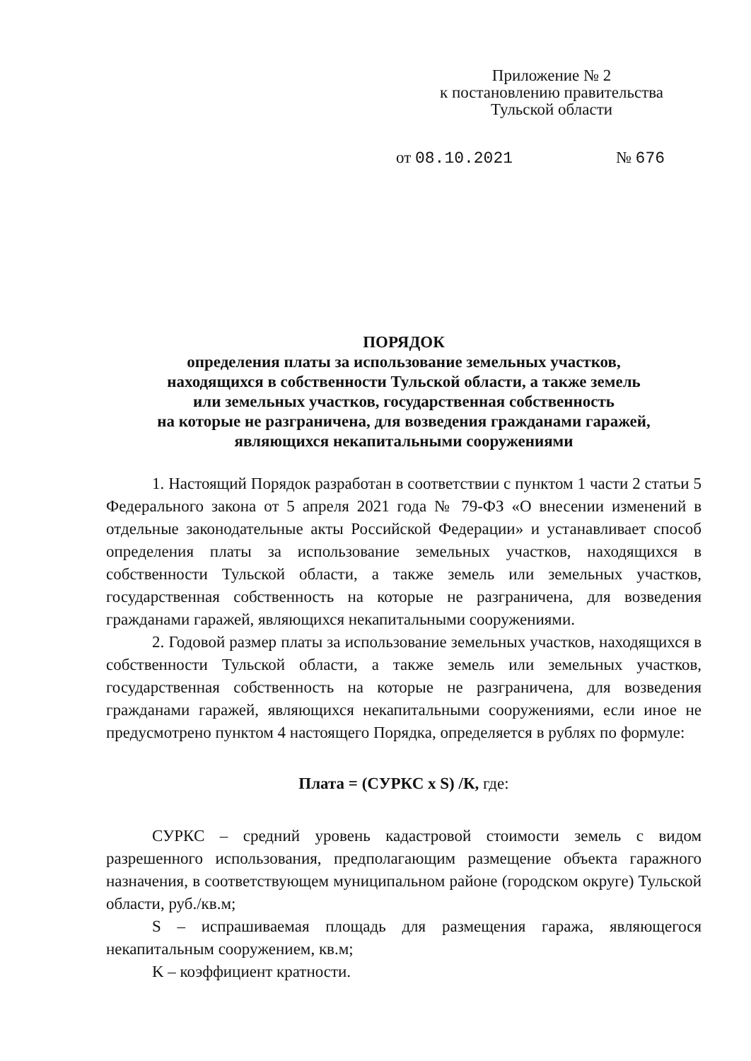Приложение № 2
к постановлению правительства
Тульской области
от 08.10.2021 № 676
ПОРЯДОК
определения платы за использование земельных участков,
находящихся в собственности Тульской области, а также земель
или земельных участков, государственная собственность
на которые не разграничена, для возведения гражданами гаражей,
являющихся некапитальными сооружениями
1. Настоящий Порядок разработан в соответствии с пунктом 1 части 2 статьи 5 Федерального закона от 5 апреля 2021 года № 79-ФЗ «О внесении изменений в отдельные законодательные акты Российской Федерации» и устанавливает способ определения платы за использование земельных участков, находящихся в собственности Тульской области, а также земель или земельных участков, государственная собственность на которые не разграничена, для возведения гражданами гаражей, являющихся некапитальными сооружениями.
2. Годовой размер платы за использование земельных участков, находящихся в собственности Тульской области, а также земель или земельных участков, государственная собственность на которые не разграничена, для возведения гражданами гаражей, являющихся некапитальными сооружениями, если иное не предусмотрено пунктом 4 настоящего Порядка, определяется в рублях по формуле:
Плата = (СУРКС x S) /К, где:
СУРКС – средний уровень кадастровой стоимости земель с видом разрешенного использования, предполагающим размещение объекта гаражного назначения, в соответствующем муниципальном районе (городском округе) Тульской области, руб./кв.м;
S – испрашиваемая площадь для размещения гаража, являющегося некапитальным сооружением, кв.м;
K – коэффициент кратности.